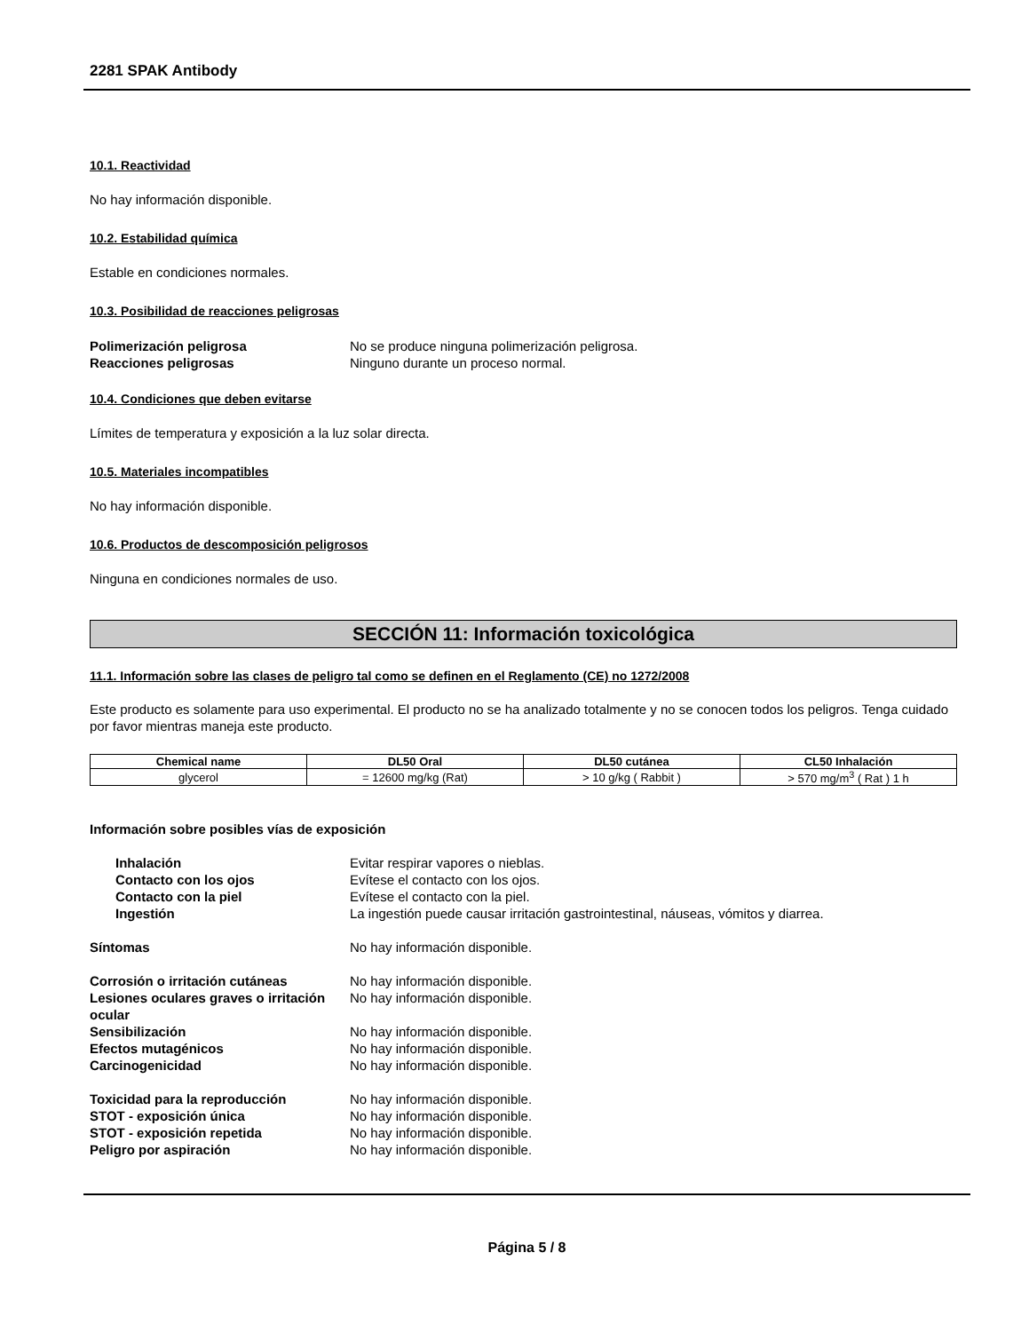2281 SPAK Antibody
10.1. Reactividad
No hay información disponible.
10.2. Estabilidad química
Estable en condiciones normales.
10.3. Posibilidad de reacciones peligrosas
Polimerización peligrosa No se produce ninguna polimerización peligrosa. Reacciones peligrosas Ninguno durante un proceso normal.
10.4. Condiciones que deben evitarse
Límites de temperatura y exposición a la luz solar directa.
10.5. Materiales incompatibles
No hay información disponible.
10.6. Productos de descomposición peligrosos
Ninguna en condiciones normales de uso.
SECCIÓN 11: Información toxicológica
11.1. Información sobre las clases de peligro tal como se definen en el Reglamento (CE) no 1272/2008
Este producto es solamente para uso experimental. El producto no se ha analizado totalmente y no se conocen todos los peligros. Tenga cuidado por favor mientras maneja este producto.
| Chemical name | DL50 Oral | DL50 cutánea | CL50 Inhalación |
| --- | --- | --- | --- |
| glycerol | = 12600 mg/kg (Rat) | > 10 g/kg ( Rabbit ) | > 570 mg/m<sup>3</sup> ( Rat ) 1 h |
Información sobre posibles vías de exposición
Inhalación Evitar respirar vapores o nieblas. Contacto con los ojos Evítese el contacto con los ojos. Contacto con la piel Evítese el contacto con la piel. Ingestión La ingestión puede causar irritación gastrointestinal, náuseas, vómitos y diarrea.
Síntomas No hay información disponible.
Corrosión o irritación cutáneas No hay información disponible. Lesiones oculares graves o irritación ocular No hay información disponible. Sensibilización No hay información disponible. Efectos mutagénicos No hay información disponible. Carcinogenicidad No hay información disponible.
Toxicidad para la reproducción No hay información disponible. STOT - exposición única No hay información disponible. STOT - exposición repetida No hay información disponible. Peligro por aspiración No hay información disponible.
Página 5 / 8